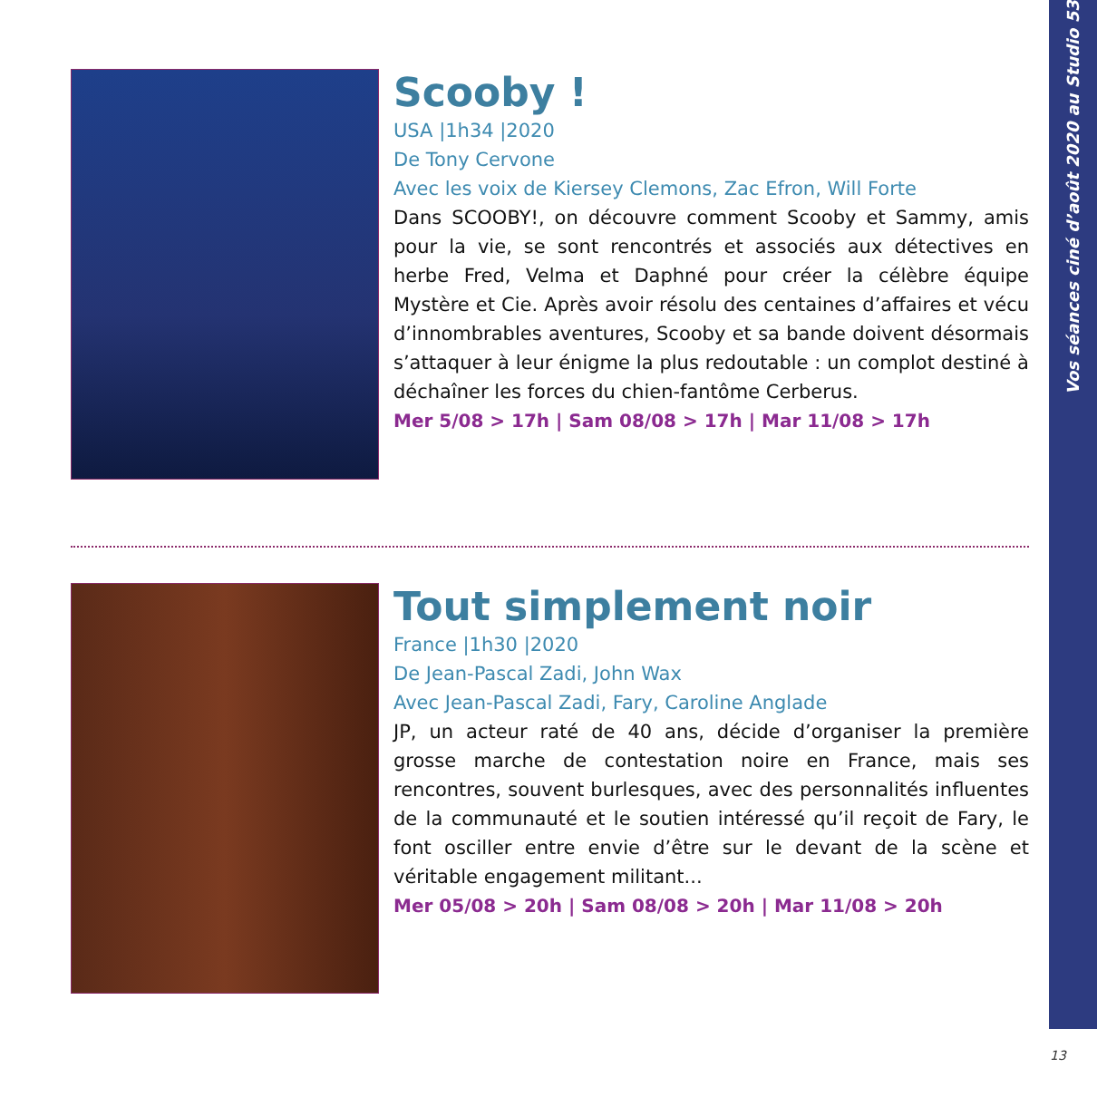Vos séances ciné d’août 2020 au Studio 53
Scooby !
USA |1h34 |2020
De Tony Cervone
Avec les voix de Kiersey Clemons, Zac Efron, Will Forte
Dans SCOOBY!, on découvre comment Scooby et Sammy, amis pour la vie, se sont rencontrés et associés aux détectives en herbe Fred, Velma et Daphné pour créer la célèbre équipe Mystère et Cie. Après avoir résolu des centaines d’affaires et vécu d’innombrables aventures, Scooby et sa bande doivent désormais s’attaquer à leur énigme la plus redoutable : un complot destiné à déchaîner les forces du chien-fantôme Cerberus.
Mer 5/08 > 17h | Sam 08/08 > 17h | Mar 11/08 > 17h
Tout simplement noir
France |1h30 |2020
De Jean-Pascal Zadi, John Wax
Avec Jean-Pascal Zadi, Fary, Caroline Anglade
JP, un acteur raté de 40 ans, décide d’organiser la première grosse marche de contestation noire en France, mais ses rencontres, souvent burlesques, avec des personnalités influentes de la communauté et le soutien intéressé qu’il reçoit de Fary, le font osciller entre envie d’être sur le devant de la scène et véritable engagement militant...
Mer 05/08 > 20h | Sam 08/08 > 20h | Mar 11/08 > 20h
13